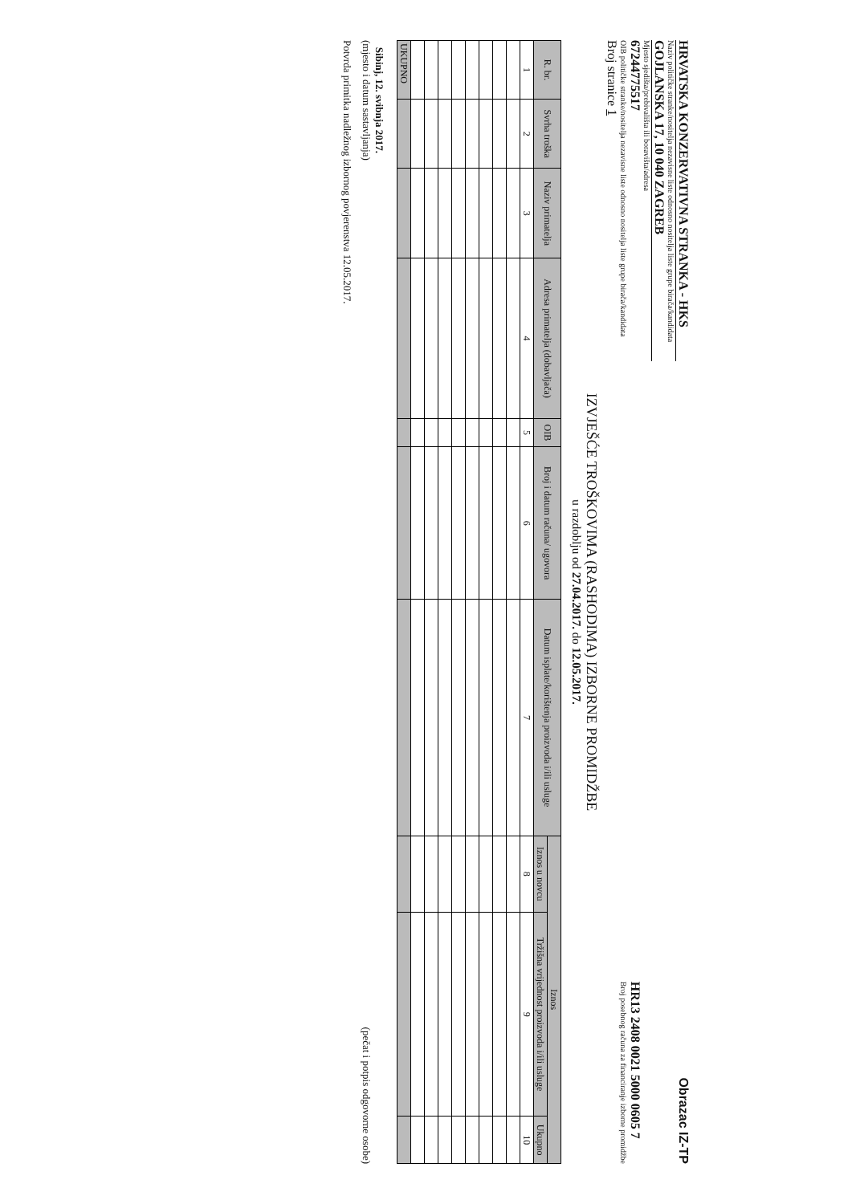Obrazac IZ-TP
HRVATSKA KONZERVATIVNA STRANKA - HKS
Naziv političke stranke/nositelja nezavisne liste odnosno nositelja liste grupe birača/kandidata
GOJLANSKA 17, 10 040 ZAGREB
Mjesto sjedišta/prebivališta ili boravišta/adresa
67244775517
OIB političke stranke/nositelja nezavisne liste odnosno nositelja liste grupe birača/kandidata
HR13 2408 0021 5000 0605 7
Broj posebnog računa za financiranje izborne promidžbe
Broj stranice 1
IZVJEŠĆE TROŠKOVIMA (RASHODIMA) IZBORNE PROMIDŽBE
u razdoblju od 27.04.2017. do 12.05.2017.
| R. br. | Svrha troška | Naziv primatelja | Adresa primatelja (dobavljača) | OIB | Broj i datum računa/ ugovora | Datum isplate/korištenja proizvoda i/ili usluge | Iznos | | |
| --- | --- | --- | --- | --- | --- | --- | --- | --- | --- |
| | | | | | | | Iznos u novcu | Tržišna vrijednost proizvoda i/ili usluge | Ukupno |
| 1 | 2 | 3 | 4 | 5 | 6 | 7 | 8 | 9 | 10 |
| UKUPNO | | | | | | | | | |
Sibinj, 12. svibnja 2017.
(mjesto i datum sastavljanja)
(pečat i potpis odgovorne osobe)
Potvrda primitka nadležnog izbornog povjerenstva 12.05.2017.